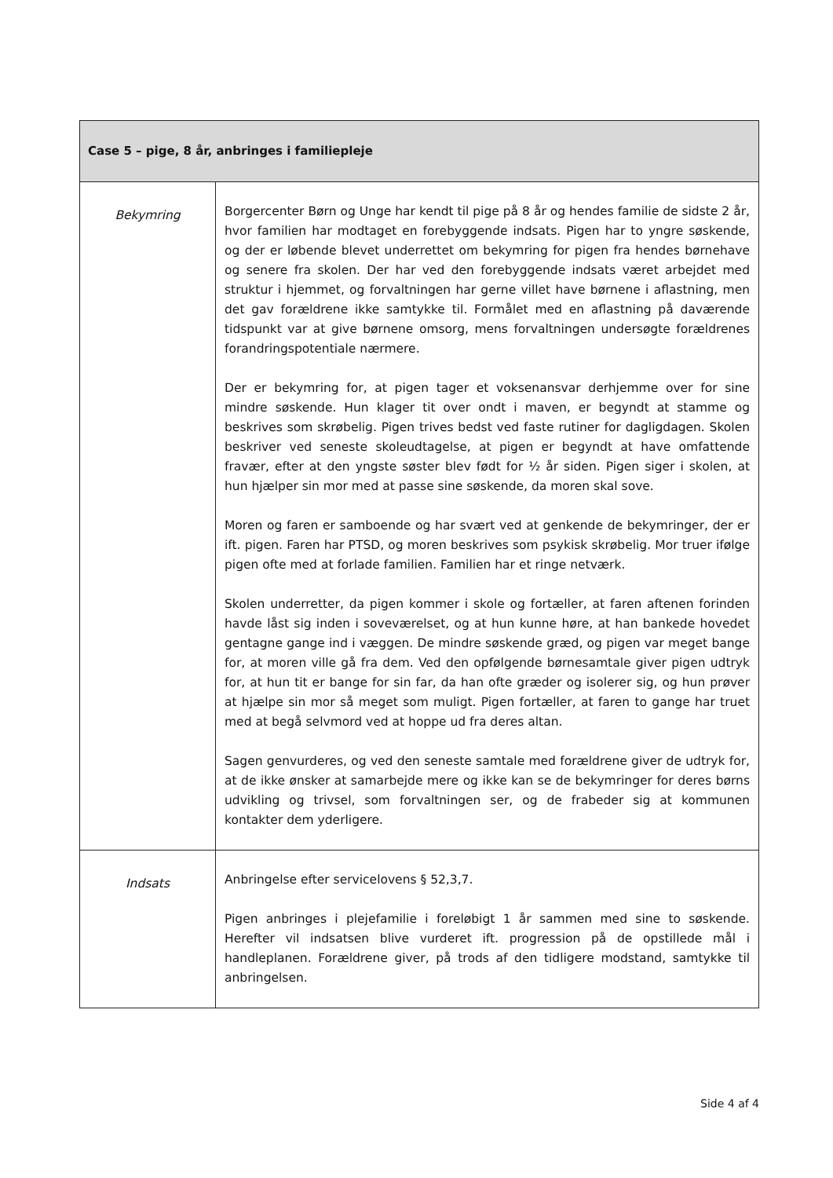| Case 5 – pige, 8 år, anbringes i familiepleje | |
| --- | --- |
| Bekymring | Borgercenter Børn og Unge har kendt til pige på 8 år og hendes familie de sidste 2 år, hvor familien har modtaget en forebyggende indsats. Pigen har to yngre søskende, og der er løbende blevet underrettet om bekymring for pigen fra hendes børnehave og senere fra skolen. Der har ved den forebyggende indsats været arbejdet med struktur i hjemmet, og forvaltningen har gerne villet have børnene i aflastning, men det gav forældrene ikke samtykke til. Formålet med en aflastning på daværende tidspunkt var at give børnene omsorg, mens forvaltningen undersøgte forældrenes forandringspotentiale nærmere. Der er bekymring for, at pigen tager et voksenansvar derhjemme over for sine mindre søskende. Hun klager tit over ondt i maven, er begyndt at stamme og beskrives som skrøbelig. Pigen trives bedst ved faste rutiner for dagligdagen. Skolen beskriver ved seneste skoleudtagelse, at pigen er begyndt at have omfattende fravær, efter at den yngste søster blev født for ½ år siden. Pigen siger i skolen, at hun hjælper sin mor med at passe sine søskende, da moren skal sove. Moren og faren er samboende og har svært ved at genkende de bekymringer, der er ift. pigen. Faren har PTSD, og moren beskrives som psykisk skrøbelig. Mor truer ifølge pigen ofte med at forlade familien. Familien har et ringe netværk. Skolen underretter, da pigen kommer i skole og fortæller, at faren aftenen forinden havde låst sig inden i soveværelset, og at hun kunne høre, at han bankede hovedet gentagne gange ind i væggen. De mindre søskende græd, og pigen var meget bange for, at moren ville gå fra dem. Ved den opfølgende børnesamtale giver pigen udtryk for, at hun tit er bange for sin far, da han ofte græder og isolerer sig, og hun prøver at hjælpe sin mor så meget som muligt. Pigen fortæller, at faren to gange har truet med at begå selvmord ved at hoppe ud fra deres altan. Sagen genvurderes, og ved den seneste samtale med forældrene giver de udtryk for, at de ikke ønsker at samarbejde mere og ikke kan se de bekymringer for deres børns udvikling og trivsel, som forvaltningen ser, og de frabeder sig at kommunen kontakter dem yderligere. |
| Indsats | Anbringelse efter servicelovens § 52,3,7. Pigen anbringes i plejefamilie i foreløbigt 1 år sammen med sine to søskende. Herefter vil indsatsen blive vurderet ift. progression på de opstillede mål i handleplanen. Forældrene giver, på trods af den tidligere modstand, samtykke til anbringelsen. |
Side 4 af 4